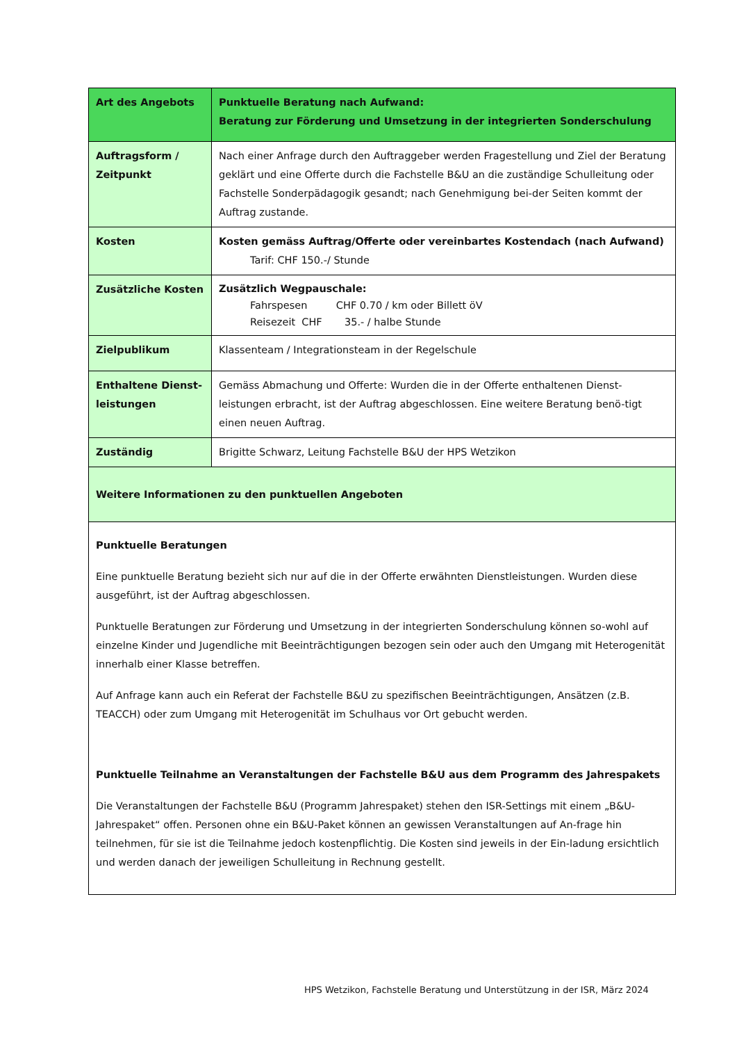| Art des Angebots | Punktuelle Beratung nach Aufwand: Beratung zur Förderung und Umsetzung in der integrierten Sonderschulung |
| Auftragsform / Zeitpunkt | Nach einer Anfrage durch den Auftraggeber werden Fragestellung und Ziel der Beratung geklärt und eine Offerte durch die Fachstelle B&U an die zuständige Schulleitung oder Fachstelle Sonderpädagogik gesandt; nach Genehmigung bei-der Seiten kommt der Auftrag zustande. |
| Kosten | Kosten gemäss Auftrag/Offerte oder vereinbartes Kostendach (nach Aufwand) Tarif: CHF 150.-/ Stunde |
| Zusätzliche Kosten | Zusätzlich Wegpauschale: Fahrspesen CHF 0.70 / km oder Billett öV Reisezeit CHF 35.- / halbe Stunde |
| Zielpublikum | Klassenteam / Integrationsteam in der Regelschule |
| Enthaltene Dienst-leistungen | Gemäss Abmachung und Offerte: Wurden die in der Offerte enthaltenen Dienst-leistungen erbracht, ist der Auftrag abgeschlossen. Eine weitere Beratung benö-tigt einen neuen Auftrag. |
| Zuständig | Brigitte Schwarz, Leitung Fachstelle B&U der HPS Wetzikon |
Weitere Informationen zu den punktuellen Angeboten
Punktuelle Beratungen
Eine punktuelle Beratung bezieht sich nur auf die in der Offerte erwähnten Dienstleistungen. Wurden diese ausgeführt, ist der Auftrag abgeschlossen.
Punktuelle Beratungen zur Förderung und Umsetzung in der integrierten Sonderschulung können so-wohl auf einzelne Kinder und Jugendliche mit Beeinträchtigungen bezogen sein oder auch den Umgang mit Heterogenität innerhalb einer Klasse betreffen.
Auf Anfrage kann auch ein Referat der Fachstelle B&U zu spezifischen Beeinträchtigungen, Ansätzen (z.B. TEACCH) oder zum Umgang mit Heterogenität im Schulhaus vor Ort gebucht werden.
Punktuelle Teilnahme an Veranstaltungen der Fachstelle B&U aus dem Programm des Jahrespakets
Die Veranstaltungen der Fachstelle B&U (Programm Jahrespaket) stehen den ISR-Settings mit einem „B&U-Jahrespaket“ offen. Personen ohne ein B&U-Paket können an gewissen Veranstaltungen auf An-frage hin teilnehmen, für sie ist die Teilnahme jedoch kostenpflichtig. Die Kosten sind jeweils in der Ein-ladung ersichtlich und werden danach der jeweiligen Schulleitung in Rechnung gestellt.
HPS Wetzikon, Fachstelle Beratung und Unterstützung in der ISR, März 2024